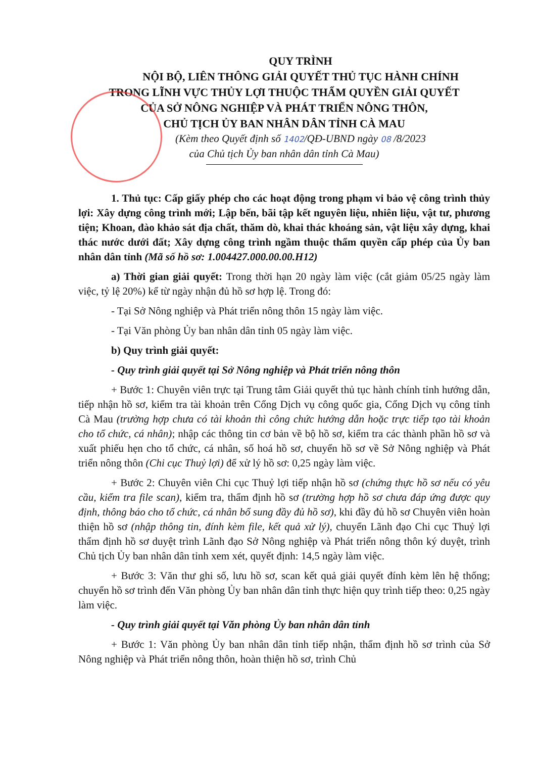QUY TRÌNH
NỘI BỘ, LIÊN THÔNG GIẢI QUYẾT THỦ TỤC HÀNH CHÍNH
TRONG LĨNH VỰC THỦY LỢI THUỘC THẨM QUYỀN GIẢI QUYẾT
CỦA SỞ NÔNG NGHIỆP VÀ PHÁT TRIỂN NÔNG THÔN,
CHỦ TỊCH ỦY BAN NHÂN DÂN TỈNH CÀ MAU
(Kèm theo Quyết định số 1402/QĐ-UBND ngày 08 /8/2023
của Chủ tịch Ủy ban nhân dân tỉnh Cà Mau)
1. Thủ tục: Cấp giấy phép cho các hoạt động trong phạm vi bảo vệ công trình thủy lợi: Xây dựng công trình mới; Lập bến, bãi tập kết nguyên liệu, nhiên liệu, vật tư, phương tiện; Khoan, đào khảo sát địa chất, thăm dò, khai thác khoáng sản, vật liệu xây dựng, khai thác nước dưới đất; Xây dựng công trình ngầm thuộc thẩm quyền cấp phép của Ủy ban nhân dân tỉnh (Mã số hồ sơ: 1.004427.000.00.00.H12)
a) Thời gian giải quyết: Trong thời hạn 20 ngày làm việc (cắt giảm 05/25 ngày làm việc, tỷ lệ 20%) kể từ ngày nhận đủ hồ sơ hợp lệ. Trong đó:
- Tại Sở Nông nghiệp và Phát triển nông thôn 15 ngày làm việc.
- Tại Văn phòng Ủy ban nhân dân tỉnh 05 ngày làm việc.
b) Quy trình giải quyết:
- Quy trình giải quyết tại Sở Nông nghiệp và Phát triển nông thôn
+ Bước 1: Chuyên viên trực tại Trung tâm Giải quyết thủ tục hành chính tỉnh hướng dẫn, tiếp nhận hồ sơ, kiểm tra tài khoản trên Cổng Dịch vụ công quốc gia, Cổng Dịch vụ công tỉnh Cà Mau (trường hợp chưa có tài khoản thì công chức hướng dẫn hoặc trực tiếp tạo tài khoản cho tổ chức, cá nhân); nhập các thông tin cơ bản về bộ hồ sơ, kiểm tra các thành phần hồ sơ và xuất phiếu hẹn cho tổ chức, cá nhân, số hoá hồ sơ, chuyển hồ sơ về Sở Nông nghiệp và Phát triển nông thôn (Chi cục Thuỷ lợi) để xử lý hồ sơ: 0,25 ngày làm việc.
+ Bước 2: Chuyên viên Chi cục Thuỷ lợi tiếp nhận hồ sơ (chứng thực hồ sơ nếu có yêu cầu, kiểm tra file scan), kiểm tra, thẩm định hồ sơ (trường hợp hồ sơ chưa đáp ứng được quy định, thông báo cho tổ chức, cá nhân bổ sung đầy đủ hồ sơ), khi đầy đủ hồ sơ Chuyên viên hoàn thiện hồ sơ (nhập thông tin, đính kèm file, kết quả xử lý), chuyển Lãnh đạo Chi cục Thuỷ lợi thẩm định hồ sơ duyệt trình Lãnh đạo Sở Nông nghiệp và Phát triển nông thôn ký duyệt, trình Chủ tịch Ủy ban nhân dân tỉnh xem xét, quyết định: 14,5 ngày làm việc.
+ Bước 3: Văn thư ghi số, lưu hồ sơ, scan kết quả giải quyết đính kèm lên hệ thống; chuyển hồ sơ trình đến Văn phòng Ủy ban nhân dân tỉnh thực hiện quy trình tiếp theo: 0,25 ngày làm việc.
- Quy trình giải quyết tại Văn phòng Ủy ban nhân dân tỉnh
+ Bước 1: Văn phòng Ủy ban nhân dân tỉnh tiếp nhận, thẩm định hồ sơ trình của Sở Nông nghiệp và Phát triển nông thôn, hoàn thiện hồ sơ, trình Chủ